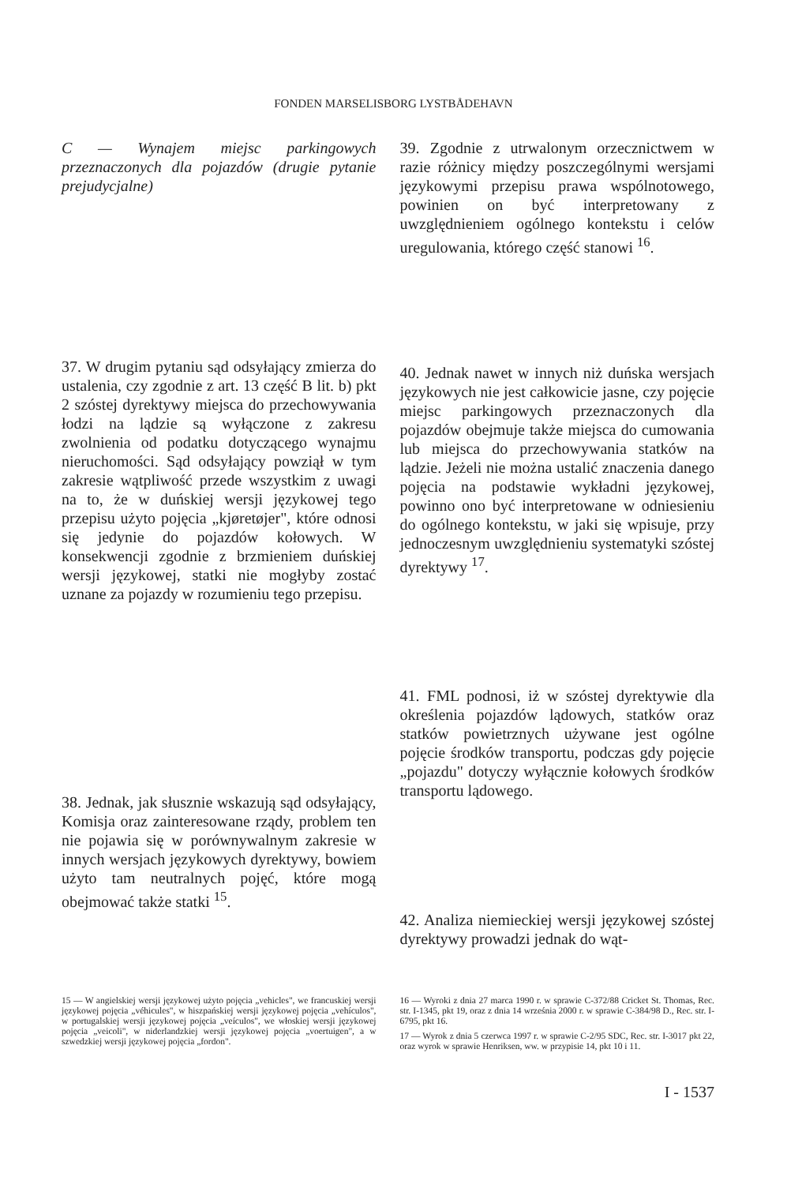FONDEN MARSELISBORG LYSTBÅDEHAVN
C — Wynajem miejsc parkingowych przeznaczonych dla pojazdów (drugie pytanie prejudycjalne)
37. W drugim pytaniu sąd odsyłający zmierza do ustalenia, czy zgodnie z art. 13 część B lit. b) pkt 2 szóstej dyrektywy miejsca do przechowywania łodzi na lądzie są wyłączone z zakresu zwolnienia od podatku dotyczącego wynajmu nieruchomości. Sąd odsyłający powziął w tym zakresie wątpliwość przede wszystkim z uwagi na to, że w duńskiej wersji językowej tego przepisu użyto pojęcia „kjøretøjer", które odnosi się jedynie do pojazdów kołowych. W konsekwencji zgodnie z brzmieniem duńskiej wersji językowej, statki nie mogłyby zostać uznane za pojazdy w rozumieniu tego przepisu.
38. Jednak, jak słusznie wskazują sąd odsyłający, Komisja oraz zainteresowane rządy, problem ten nie pojawia się w porównywalnym zakresie w innych wersjach językowych dyrektywy, bowiem użyto tam neutralnych pojęć, które mogą obejmować także statki <sup>15</sup>.
39. Zgodnie z utrwalonym orzecznictwem w razie różnicy między poszczególnymi wersjami językowymi przepisu prawa wspólnotowego, powinien on być interpretowany z uwzględnieniem ogólnego kontekstu i celów uregulowania, którego część stanowi <sup>16</sup>.
40. Jednak nawet w innych niż duńska wersjach językowych nie jest całkowicie jasne, czy pojęcie miejsc parkingowych przeznaczonych dla pojazdów obejmuje także miejsca do cumowania lub miejsca do przechowywania statków na lądzie. Jeżeli nie można ustalić znaczenia danego pojęcia na podstawie wykładni językowej, powinno ono być interpretowane w odniesieniu do ogólnego kontekstu, w jaki się wpisuje, przy jednoczesnym uwzględnieniu systematyki szóstej dyrektywy <sup>17</sup>.
41. FML podnosi, iż w szóstej dyrektywie dla określenia pojazdów lądowych, statków oraz statków powietrznych używane jest ogólne pojęcie środków transportu, podczas gdy pojęcie „pojazdu" dotyczy wyłącznie kołowych środków transportu lądowego.
42. Analiza niemieckiej wersji językowej szóstej dyrektywy prowadzi jednak do wąt-
15 — W angielskiej wersji językowej użyto pojęcia „vehicles", we francuskiej wersji językowej pojęcia „véhicules", w hiszpańskiej wersji językowej pojęcia „vehículos", w portugalskiej wersji językowej pojęcia „veículos", we włoskiej wersji językowej pojęcia „veicoli", w niderlandzkiej wersji językowej pojęcia „voertuigen", a w szwedzkiej wersji językowej pojęcia „fordon".
16 — Wyroki z dnia 27 marca 1990 r. w sprawie C-372/88 Cricket St. Thomas, Rec. str. I-1345, pkt 19, oraz z dnia 14 września 2000 r. w sprawie C-384/98 D., Rec. str. I-6795, pkt 16.
17 — Wyrok z dnia 5 czerwca 1997 r. w sprawie C-2/95 SDC, Rec. str. I-3017 pkt 22, oraz wyrok w sprawie Henriksen, ww. w przypisie 14, pkt 10 i 11.
I - 1537